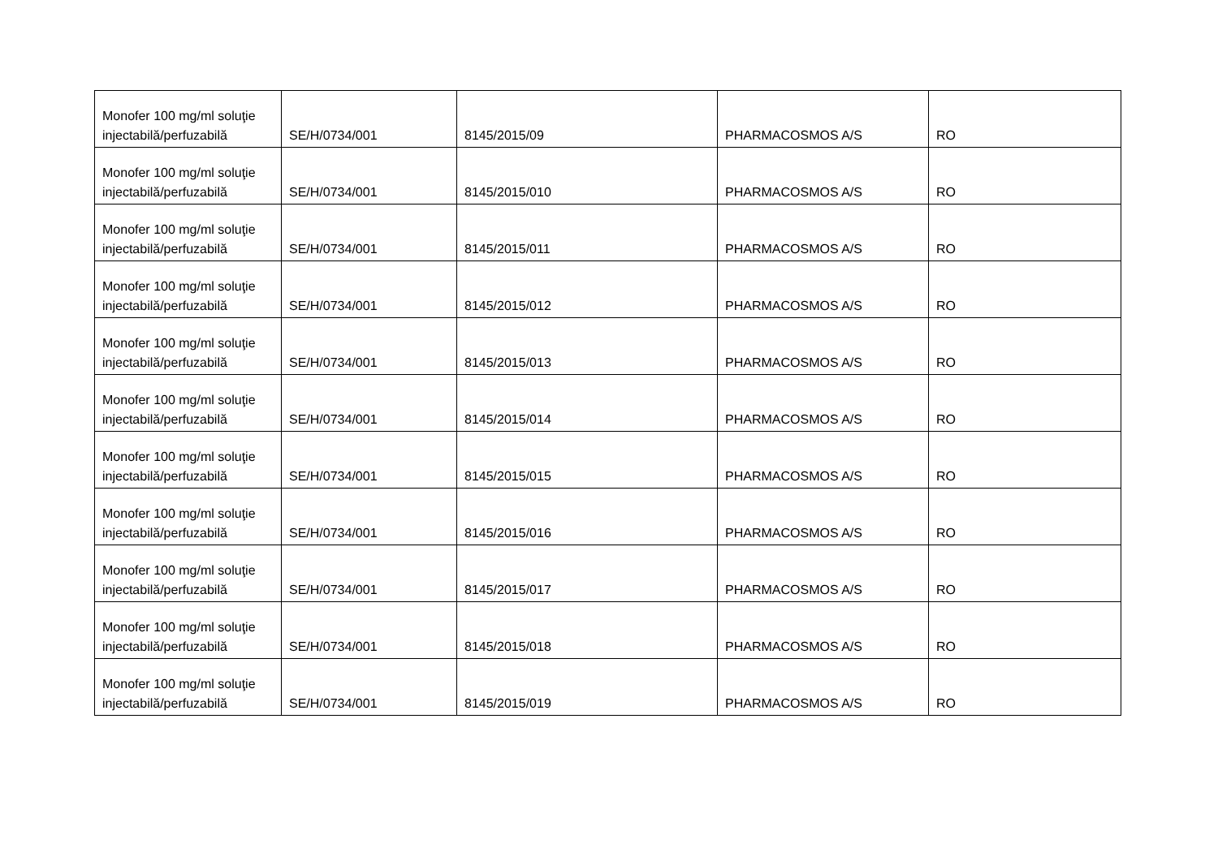| Monofer 100 mg/ml soluţie injectabilă/perfuzabilă | SE/H/0734/001 | 8145/2015/09 | PHARMACOSMOS A/S | RO |
| Monofer 100 mg/ml soluţie injectabilă/perfuzabilă | SE/H/0734/001 | 8145/2015/010 | PHARMACOSMOS A/S | RO |
| Monofer 100 mg/ml soluţie injectabilă/perfuzabilă | SE/H/0734/001 | 8145/2015/011 | PHARMACOSMOS A/S | RO |
| Monofer 100 mg/ml soluţie injectabilă/perfuzabilă | SE/H/0734/001 | 8145/2015/012 | PHARMACOSMOS A/S | RO |
| Monofer 100 mg/ml soluţie injectabilă/perfuzabilă | SE/H/0734/001 | 8145/2015/013 | PHARMACOSMOS A/S | RO |
| Monofer 100 mg/ml soluţie injectabilă/perfuzabilă | SE/H/0734/001 | 8145/2015/014 | PHARMACOSMOS A/S | RO |
| Monofer 100 mg/ml soluţie injectabilă/perfuzabilă | SE/H/0734/001 | 8145/2015/015 | PHARMACOSMOS A/S | RO |
| Monofer 100 mg/ml soluţie injectabilă/perfuzabilă | SE/H/0734/001 | 8145/2015/016 | PHARMACOSMOS A/S | RO |
| Monofer 100 mg/ml soluţie injectabilă/perfuzabilă | SE/H/0734/001 | 8145/2015/017 | PHARMACOSMOS A/S | RO |
| Monofer 100 mg/ml soluţie injectabilă/perfuzabilă | SE/H/0734/001 | 8145/2015/018 | PHARMACOSMOS A/S | RO |
| Monofer 100 mg/ml soluţie injectabilă/perfuzabilă | SE/H/0734/001 | 8145/2015/019 | PHARMACOSMOS A/S | RO |